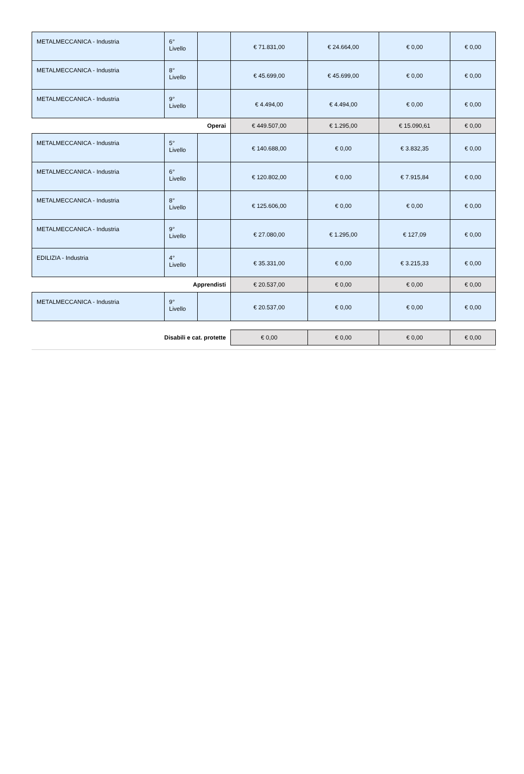| METALMECCANICA - Industria | 6° Livello | | € 71.831,00 | € 24.664,00 | € 0,00 | € 0,00 |
| METALMECCANICA - Industria | 8° Livello | | € 45.699,00 | € 45.699,00 | € 0,00 | € 0,00 |
| METALMECCANICA - Industria | 9° Livello | | € 4.494,00 | € 4.494,00 | € 0,00 | € 0,00 |
| Operai | | | € 449.507,00 | € 1.295,00 | € 15.090,61 | € 0,00 |
| METALMECCANICA - Industria | 5° Livello | | € 140.688,00 | € 0,00 | € 3.832,35 | € 0,00 |
| METALMECCANICA - Industria | 6° Livello | | € 120.802,00 | € 0,00 | € 7.915,84 | € 0,00 |
| METALMECCANICA - Industria | 8° Livello | | € 125.606,00 | € 0,00 | € 0,00 | € 0,00 |
| METALMECCANICA - Industria | 9° Livello | | € 27.080,00 | € 1.295,00 | € 127,09 | € 0,00 |
| EDILIZIA - Industria | 4° Livello | | € 35.331,00 | € 0,00 | € 3.215,33 | € 0,00 |
| Apprendisti | | | € 20.537,00 | € 0,00 | € 0,00 | € 0,00 |
| METALMECCANICA - Industria | 9° Livello | | € 20.537,00 | € 0,00 | € 0,00 | € 0,00 |
| Disabili e cat. protette | | | € 0,00 | € 0,00 | € 0,00 | € 0,00 |